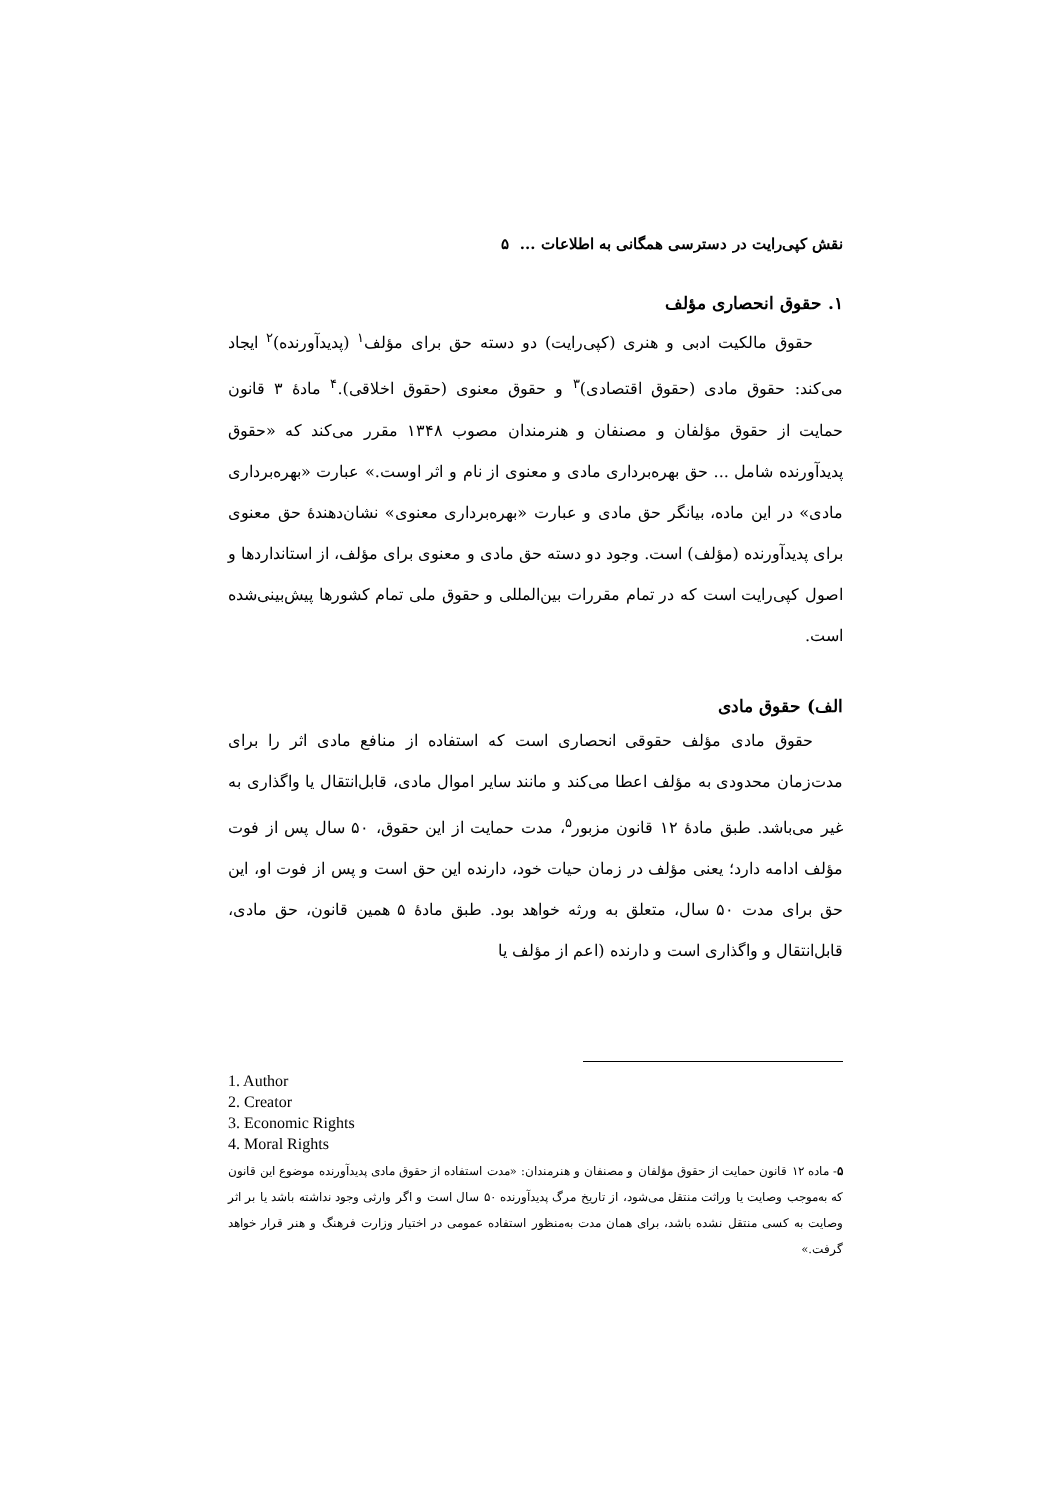نقش کپی‌رایت در دسترسی همگانی به اطلاعات ... ۵
۱. حقوق انحصاری مؤلف
حقوق مالکیت ادبی و هنری (کپی‌رایت) دو دسته حق برای مؤلف<sup>۱</sup> (پدیدآورنده)<sup>۲</sup> ایجاد می‌کند: حقوق مادی (حقوق اقتصادی)<sup>۳</sup> و حقوق معنوی (حقوق اخلاقی).<sup>۴</sup> مادهٔ ۳ قانون حمایت از حقوق مؤلفان و مصنفان و هنرمندان مصوب ۱۳۴۸ مقرر می‌کند که «حقوق پدیدآورنده شامل ... حق بهره‌برداری مادی و معنوی از نام و اثر اوست.» عبارت «بهره‌برداری مادی» در این ماده، بیانگر حق مادی و عبارت «بهره‌برداری معنوی» نشان‌دهندهٔ حق معنوی برای پدیدآورنده (مؤلف) است. وجود دو دسته حق مادی و معنوی برای مؤلف، از استانداردها و اصول کپی‌رایت است که در تمام مقررات بین‌المللی و حقوق ملی تمام کشورها پیش‌بینی‌شده است.
الف) حقوق مادی
حقوق مادی مؤلف حقوقی انحصاری است که استفاده از منافع مادی اثر را برای مدت‌زمان محدودی به مؤلف اعطا می‌کند و مانند سایر اموال مادی، قابل‌انتقال یا واگذاری به غیر می‌باشد. طبق مادهٔ ۱۲ قانون مزبور<sup>۵</sup>، مدت حمایت از این حقوق، ۵۰ سال پس از فوت مؤلف ادامه دارد؛ یعنی مؤلف در زمان حیات خود، دارنده این حق است و پس از فوت او، این حق برای مدت ۵۰ سال، متعلق به ورثه خواهد بود. طبق مادهٔ ۵ همین قانون، حق مادی، قابل‌انتقال و واگذاری است و دارنده (اعم از مؤلف یا
1. Author
2. Creator
3. Economic Rights
4. Moral Rights
۵- ماده ۱۲ قانون حمایت از حقوق مؤلفان و مصنفان و هنرمندان: «مدت استفاده از حقوق مادی پدیدآورنده موضوع این قانون که به‌موجب وصایت یا وراثت منتقل می‌شود، از تاریخ مرگ پدیدآورنده ۵۰ سال است و اگر وارثی وجود نداشته باشد یا بر اثر وصایت به کسی منتقل نشده باشد، برای همان مدت به‌منظور استفاده عمومی در اختیار وزارت فرهنگ و هنر قرار خواهد گرفت.»